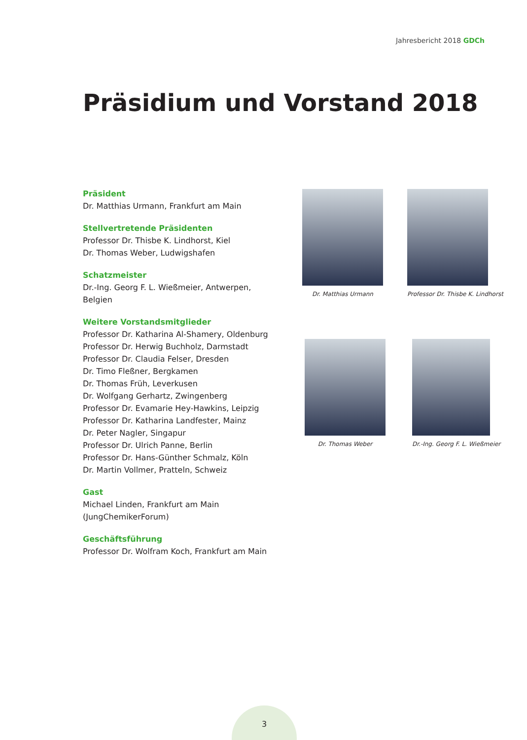Jahresbericht 2018 GDCh
Präsidium und Vorstand 2018
Präsident
Dr. Matthias Urmann, Frankfurt am Main
Stellvertretende Präsidenten
Professor Dr. Thisbe K. Lindhorst, Kiel
Dr. Thomas Weber, Ludwigshafen
Schatzmeister
Dr.-Ing. Georg F. L. Wießmeier, Antwerpen, Belgien
Weitere Vorstandsmitglieder
Professor Dr. Katharina Al-Shamery, Oldenburg
Professor Dr. Herwig Buchholz, Darmstadt
Professor Dr. Claudia Felser, Dresden
Dr. Timo Fleßner, Bergkamen
Dr. Thomas Früh, Leverkusen
Dr. Wolfgang Gerhartz, Zwingenberg
Professor Dr. Evamarie Hey-Hawkins, Leipzig
Professor Dr. Katharina Landfester, Mainz
Dr. Peter Nagler, Singapur
Professor Dr. Ulrich Panne, Berlin
Professor Dr. Hans-Günther Schmalz, Köln
Dr. Martin Vollmer, Pratteln, Schweiz
Gast
Michael Linden, Frankfurt am Main
(JungChemikerForum)
Geschäftsführung
Professor Dr. Wolfram Koch, Frankfurt am Main
Dr. Matthias Urmann
Professor Dr. Thisbe K. Lindhorst
Dr. Thomas Weber Dr.-Ing. Georg F. L. Wießmeier
3